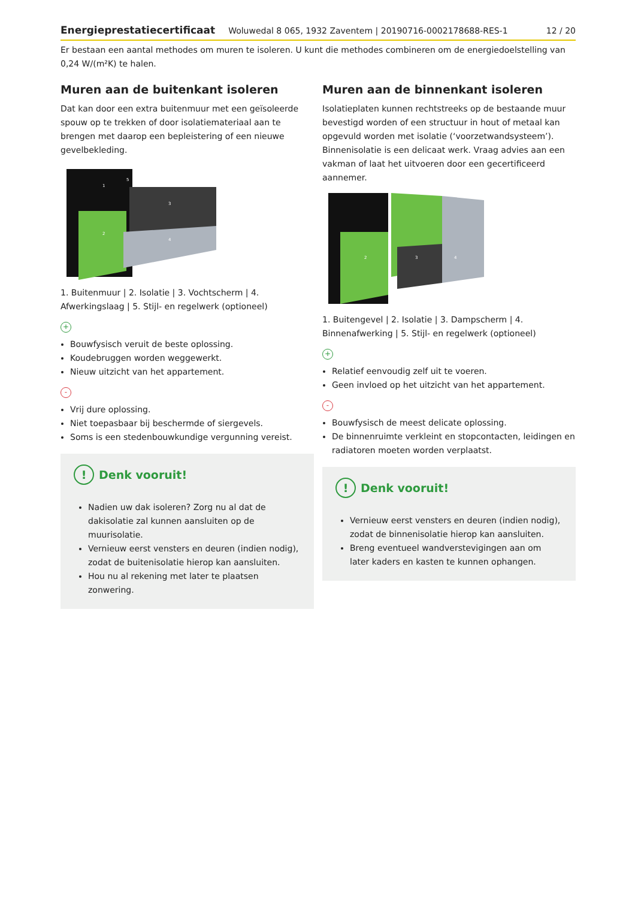Energieprestatiecertificaat Woluwedal 8 065, 1932 Zaventem | 20190716-0002178688-RES-1 12 / 20
Er bestaan een aantal methodes om muren te isoleren. U kunt die methodes combineren om de energiedoelstelling van 0,24 W/(m²K) te halen.
Muren aan de buitenkant isoleren
Dat kan door een extra buitenmuur met een geïsoleerde spouw op te trekken of door isolatiemateriaal aan te brengen met daarop een bepleistering of een nieuwe gevelbekleding.
1
2
3
4
5
1. Buitenmuur | 2. Isolatie | 3. Vochtscherm | 4. Afwerkingslaag | 5. Stijl- en regelwerk (optioneel)
+
Bouwfysisch veruit de beste oplossing.
Koudebruggen worden weggewerkt.
Nieuw uitzicht van het appartement.
-
Vrij dure oplossing.
Niet toepasbaar bij beschermde of siergevels.
Soms is een stedenbouwkundige vergunning vereist.
! Denk vooruit!
Nadien uw dak isoleren? Zorg nu al dat de dakisolatie zal kunnen aansluiten op de muurisolatie.
Vernieuw eerst vensters en deuren (indien nodig), zodat de buitenisolatie hierop kan aansluiten.
Hou nu al rekening met later te plaatsen zonwering.
Muren aan de binnenkant isoleren
Isolatieplaten kunnen rechtstreeks op de bestaande muur bevestigd worden of een structuur in hout of metaal kan opgevuld worden met isolatie (‘voorzetwandsysteem’). Binnenisolatie is een delicaat werk. Vraag advies aan een vakman of laat het uitvoeren door een gecertificeerd aannemer.
2
3
4
1. Buitengevel | 2. Isolatie | 3. Dampscherm | 4. Binnenafwerking | 5. Stijl- en regelwerk (optioneel)
+
Relatief eenvoudig zelf uit te voeren.
Geen invloed op het uitzicht van het appartement.
-
Bouwfysisch de meest delicate oplossing.
De binnenruimte verkleint en stopcontacten, leidingen en radiatoren moeten worden verplaatst.
! Denk vooruit!
Vernieuw eerst vensters en deuren (indien nodig), zodat de binnenisolatie hierop kan aansluiten.
Breng eventueel wandverstevigingen aan om later kaders en kasten te kunnen ophangen.